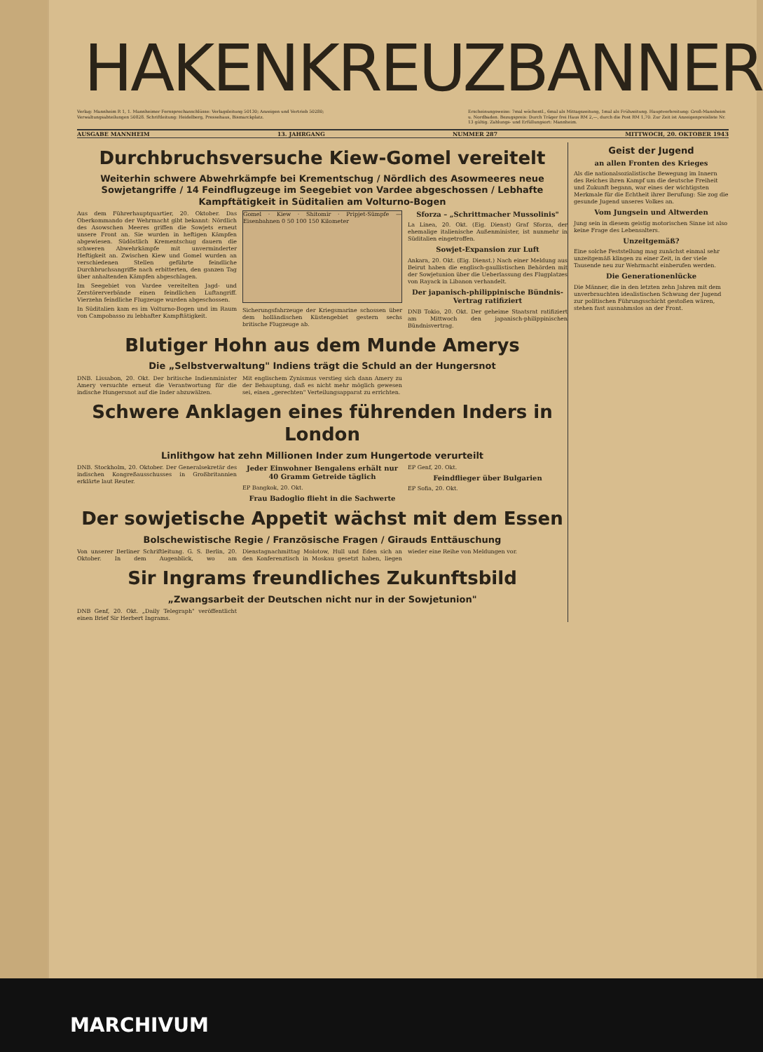HAKENKREUZBANNER
Verlag: Mannheim R 1, 1. Mannheimer Fernsprechanschlüsse: Verlagsleitung 50130; Anzeigen und Vertrieb 50280; Verwaltungsabteilungen 50828. Schriftleitung: Heidelberg, Pressehaus, Bismarckplatz.
Erscheinungsweise: 7mal wöchentl., 6mal als Mittagszeitung, 1mal als Frühzeitung. Hauptverbreitung: Groß-Mannheim u. Nordbaden. Bezugspreis: Durch Träger frei Haus RM 2,—, durch die Post RM 1,70. Zur Zeit ist Anzeigenpreisliste Nr. 13 gültig. Zahlungs- und Erfüllungsort: Mannheim.
AUSGABE MANNHEIM 13. JAHRGANG NUMMER 287 MITTWOCH, 20. OKTOBER 1943
Durchbruchsversuche Kiew-Gomel vereitelt
Weiterhin schwere Abwehrkämpfe bei Krementschug / Nördlich des Asowmeeres neue Sowjetangriffe / 14 Feindflugzeuge im Seegebiet von Vardee abgeschossen / Lebhafte Kampftätigkeit in Süditalien am Volturno-Bogen
Aus dem Führerhauptquartier, 20. Oktober. Das Oberkommando der Wehrmacht gibt bekannt: Nördlich des Asowschen Meeres griffen die Sowjets erneut unsere Front an. Sie wurden in heftigen Kämpfen abgewiesen. Südöstlich Krementschug dauern die schweren Abwehrkämpfe mit unverminderter Heftigkeit an. Zwischen Kiew und Gomel wurden an verschiedenen Stellen geführte feindliche Durchbruchsangriffe nach erbitterten, den ganzen Tag über anhaltenden Kämpfen abgeschlagen.
Im Seegebiet von Vardee vereitelten Jagd- und Zerstörerverbände einen feindlichen Luftangriff. Vierzehn feindliche Flugzeuge wurden abgeschossen.
In Süditalien kam es im Volturno-Bogen und im Raum von Campobasso zu lebhafter Kampftätigkeit.
Gomel · Kiew · Shitomir · Pripjet-Sümpfe — Eisenbahnen 0 50 100 150 Kilometer
Sicherungsfahrzeuge der Kriegsmarine schossen über dem holländischen Küstengebiet gestern sechs britische Flugzeuge ab.
Sforza – „Schrittmacher Mussolinis"
La Linea, 20. Okt. (Eig. Dienst) Graf Sforza, der ehemalige italienische Außenminister, ist nunmehr in Süditalien eingetroffen.
Sowjet-Expansion zur Luft
Ankara, 20. Okt. (Eig. Dienst.) Nach einer Meldung aus Beirut haben die englisch-gaullistischen Behörden mit der Sowjetunion über die Ueberlassung des Flugplatzes von Rayack in Libanon verhandelt.
Der japanisch-philippinische Bündnis-Vertrag ratifiziert
DNB Tokio, 20. Okt. Der geheime Staatsrat ratifiziert am Mittwoch den japanisch-philippinischen Bündnisvertrag.
Blutiger Hohn aus dem Munde Amerys
Die „Selbstverwaltung" Indiens trägt die Schuld an der Hungersnot
DNB. Lissabon, 20. Okt. Der britische Indienminister Amery versuchte erneut die Verantwortung für die indische Hungersnot auf die Inder abzuwälzen.
Mit englischem Zynismus verstieg sich dann Amery zu der Behauptung, daß es nicht mehr möglich gewesen sei, einen „gerechten" Verteilungsapparat zu errichten.
Schwere Anklagen eines führenden Inders in London
Linlithgow hat zehn Millionen Inder zum Hungertode verurteilt
DNB. Stockholm, 20. Oktober. Der Generalsekretär des indischen Kongreßausschusses in Großbritannien erklärte laut Reuter.
Jeder Einwohner Bengalens erhält nur 40 Gramm Getreide täglich
EP Bangkok, 20. Okt.
Frau Badoglio flieht in die Sachwerte
EP Genf, 20. Okt.
Feindflieger über Bulgarien
EP Sofia, 20. Okt.
Der sowjetische Appetit wächst mit dem Essen
Bolschewistische Regie / Französische Fragen / Girauds Enttäuschung
Von unserer Berliner Schriftleitung. G. S. Berlin, 20. Oktober. In dem Augenblick, wo am Dienstagnachmittag Molotow, Hull und Eden sich an den Konferenztisch in Moskau gesetzt haben, liegen wieder eine Reihe von Meldungen vor.
Sir Ingrams freundliches Zukunftsbild
„Zwangsarbeit der Deutschen nicht nur in der Sowjetunion"
DNB Genf, 20. Okt. „Daily Telegraph" veröffentlicht einen Brief Sir Herbert Ingrams.
Geist der Jugend
an allen Fronten des Krieges
Als die nationalsozialistische Bewegung im Innern des Reiches ihren Kampf um die deutsche Freiheit und Zukunft begann, war eines der wichtigsten Merkmale für die Echtheit ihrer Berufung: Sie zog die gesunde Jugend unseres Volkes an.
Vom Jungsein und Altwerden
Jung sein in diesem geistig motorischen Sinne ist also keine Frage des Lebensalters.
Unzeitgemäß?
Eine solche Feststellung mag zunächst einmal sehr unzeitgemäß klingen zu einer Zeit, in der viele Tausende neu zur Wehrmacht einberufen werden.
Die Generationenlücke
Die Männer, die in den letzten zehn Jahren mit dem unverbrauchten idealistischen Schwung der Jugend zur politischen Führungsschicht gestoßen wären, stehen fast ausnahmslos an der Front.
MARCHIVUM